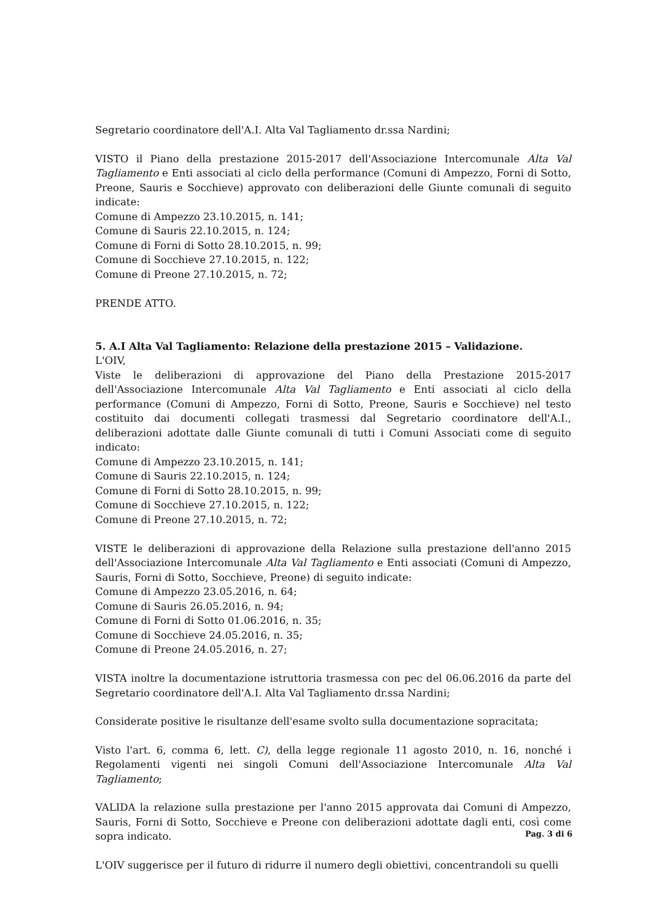Segretario coordinatore dell'A.I. Alta Val Tagliamento dr.ssa Nardini;
VISTO il Piano della prestazione 2015-2017 dell'Associazione Intercomunale Alta Val Tagliamento e Enti associati al ciclo della performance (Comuni di Ampezzo, Forni di Sotto, Preone, Sauris e Socchieve) approvato con deliberazioni delle Giunte comunali di seguito indicate:
Comune di Ampezzo 23.10.2015, n. 141;
Comune di Sauris 22.10.2015, n. 124;
Comune di Forni di Sotto 28.10.2015, n. 99;
Comune di Socchieve 27.10.2015, n. 122;
Comune di Preone 27.10.2015, n. 72;
PRENDE ATTO.
5. A.I Alta Val Tagliamento: Relazione della prestazione 2015 – Validazione.
L'OIV,
Viste le deliberazioni di approvazione del Piano della Prestazione 2015-2017 dell'Associazione Intercomunale Alta Val Tagliamento e Enti associati al ciclo della performance (Comuni di Ampezzo, Forni di Sotto, Preone, Sauris e Socchieve) nel testo costituito dai documenti collegati trasmessi dal Segretario coordinatore dell'A.I., deliberazioni adottate dalle Giunte comunali di tutti i Comuni Associati come di seguito indicato:
Comune di Ampezzo 23.10.2015, n. 141;
Comune di Sauris 22.10.2015, n. 124;
Comune di Forni di Sotto 28.10.2015, n. 99;
Comune di Socchieve 27.10.2015, n. 122;
Comune di Preone 27.10.2015, n. 72;
VISTE le deliberazioni di approvazione della Relazione sulla prestazione dell'anno 2015 dell'Associazione Intercomunale Alta Val Tagliamento e Enti associati (Comuni di Ampezzo, Sauris, Forni di Sotto, Socchieve, Preone) di seguito indicate:
Comune di Ampezzo 23.05.2016, n. 64;
Comune di Sauris 26.05.2016, n. 94;
Comune di Forni di Sotto 01.06.2016, n. 35;
Comune di Socchieve 24.05.2016, n. 35;
Comune di Preone 24.05.2016, n. 27;
VISTA inoltre la documentazione istruttoria trasmessa con pec del 06.06.2016 da parte del Segretario coordinatore dell'A.I. Alta Val Tagliamento dr.ssa Nardini;
Considerate positive le risultanze dell'esame svolto sulla documentazione sopracitata;
Visto l'art. 6, comma 6, lett. C), della legge regionale 11 agosto 2010, n. 16, nonché i Regolamenti vigenti nei singoli Comuni dell'Associazione Intercomunale Alta Val Tagliamento;
VALIDA la relazione sulla prestazione per l'anno 2015 approvata dai Comuni di Ampezzo, Sauris, Forni di Sotto, Socchieve e Preone con deliberazioni adottate dagli enti, così come sopra indicato.
L'OIV suggerisce per il futuro di ridurre il numero degli obiettivi, concentrandoli su quelli
Pag. 3 di 6